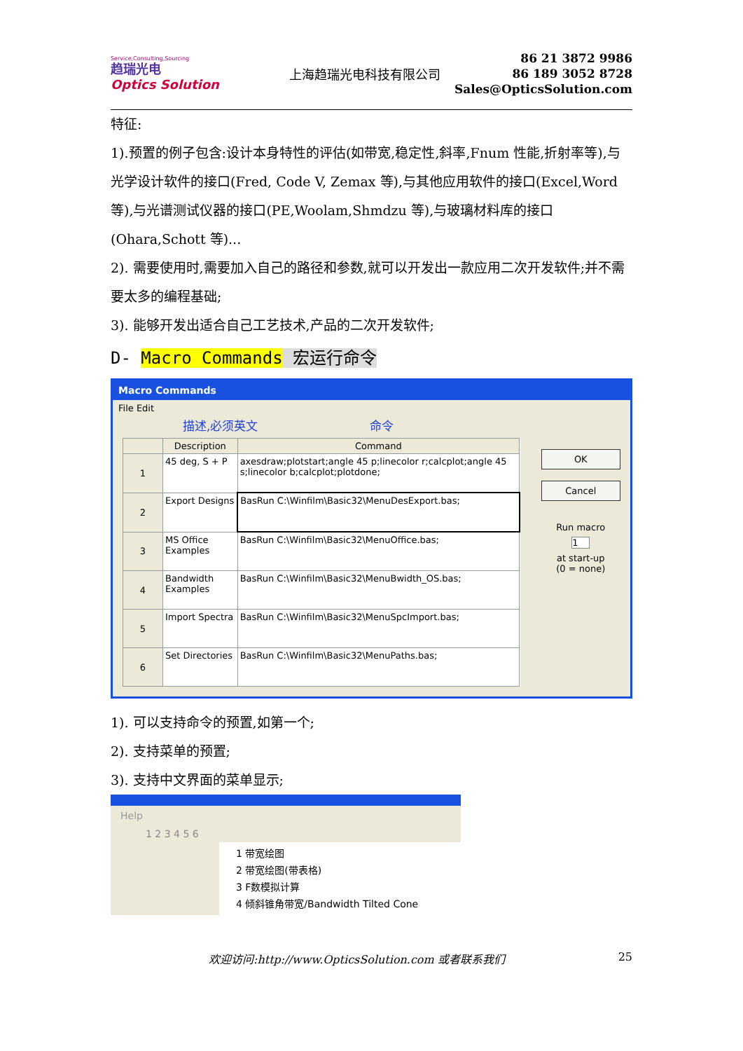Service,Consulting,Sourcing
趋瑞光电
Optics Solution
上海趋瑞光电科技有限公司
86 21 3872 9986
86 189 3052 8728
Sales@OpticsSolution.com
特征:
1).预置的例子包含:设计本身特性的评估(如带宽,稳定性,斜率,Fnum 性能,折射率等),与光学设计软件的接口(Fred, Code V, Zemax 等),与其他应用软件的接口(Excel,Word 等),与光谱测试仪器的接口(PE,Woolam,Shmdzu 等),与玻璃材料库的接口(Ohara,Schott 等)...
2). 需要使用时,需要加入自己的路径和参数,就可以开发出一款应用二次开发软件;并不需要太多的编程基础;
3). 能够开发出适合自己工艺技术,产品的二次开发软件;
D- Macro Commands 宏运行命令
Macro Commands
File Edit
描述,必须英文 命令
| | Description | Command |
| --- | --- | --- |
| 1 | 45 deg, S + P | axesdraw;plotstart;angle 45 p;linecolor r;calcplot;angle 45 s;linecolor b;calcplot;plotdone; |
| 2 | Export Designs | BasRun C:\Winfilm\Basic32\MenuDesExport.bas; |
| 3 | MS Office Examples | BasRun C:\Winfilm\Basic32\MenuOffice.bas; |
| 4 | Bandwidth Examples | BasRun C:\Winfilm\Basic32\MenuBwidth_OS.bas; |
| 5 | Import Spectra | BasRun C:\Winfilm\Basic32\MenuSpcImport.bas; |
| 6 | Set Directories | BasRun C:\Winfilm\Basic32\MenuPaths.bas; |
OK
Cancel
Run macro
1
at start-up
(0 = none)
1). 可以支持命令的预置,如第一个;
2). 支持菜单的预置;
3). 支持中文界面的菜单显示;
Help
1 2 3 4 5 6
1 带宽绘图
2 带宽绘图(带表格)
3 F数模拟计算
4 倾斜锥角带宽/Bandwidth Tilted Cone
欢迎访问:http://www.OpticsSolution.com 或者联系我们 25